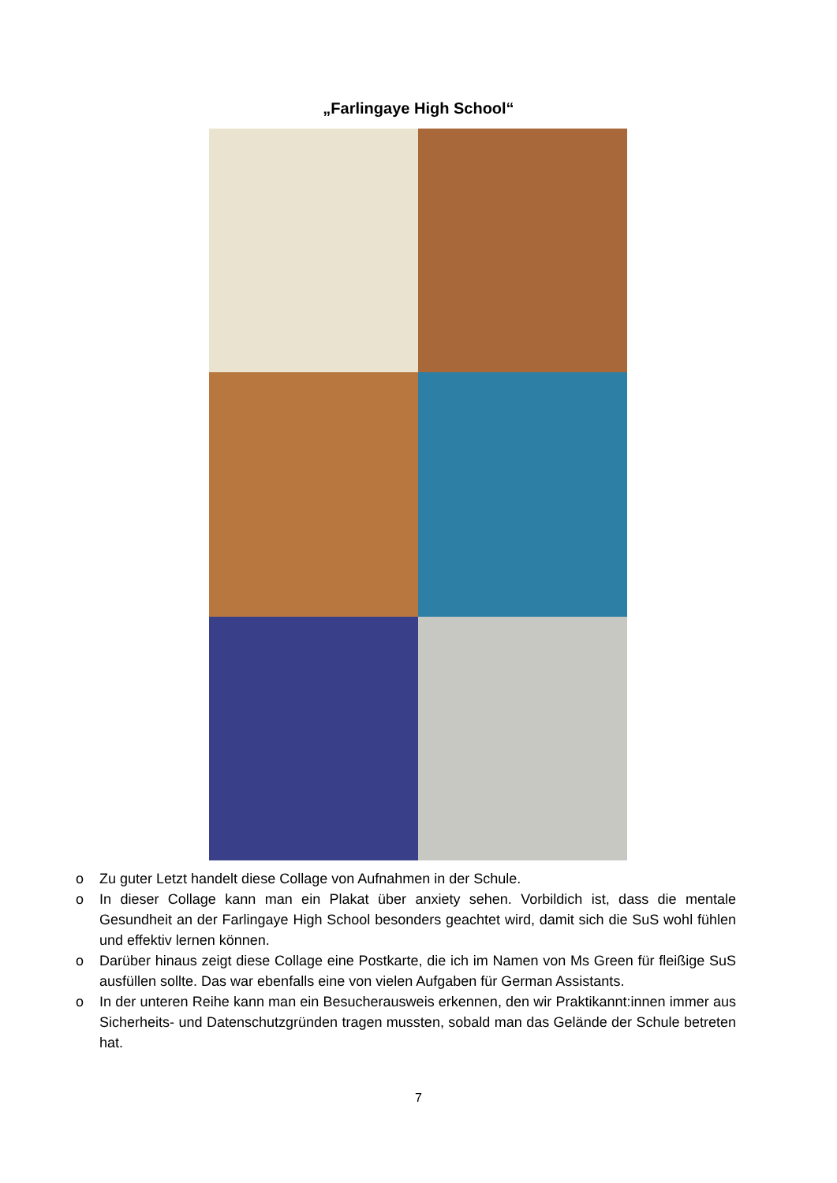„Farlingaye High School“
o Zu guter Letzt handelt diese Collage von Aufnahmen in der Schule.
o In dieser Collage kann man ein Plakat über anxiety sehen. Vorbildich ist, dass die mentale Gesundheit an der Farlingaye High School besonders geachtet wird, damit sich die SuS wohl fühlen und effektiv lernen können.
o Darüber hinaus zeigt diese Collage eine Postkarte, die ich im Namen von Ms Green für fleißige SuS ausfüllen sollte. Das war ebenfalls eine von vielen Aufgaben für German Assistants.
o In der unteren Reihe kann man ein Besucherausweis erkennen, den wir Praktikannt:innen immer aus Sicherheits- und Datenschutzgründen tragen mussten, sobald man das Gelände der Schule betreten hat.
7